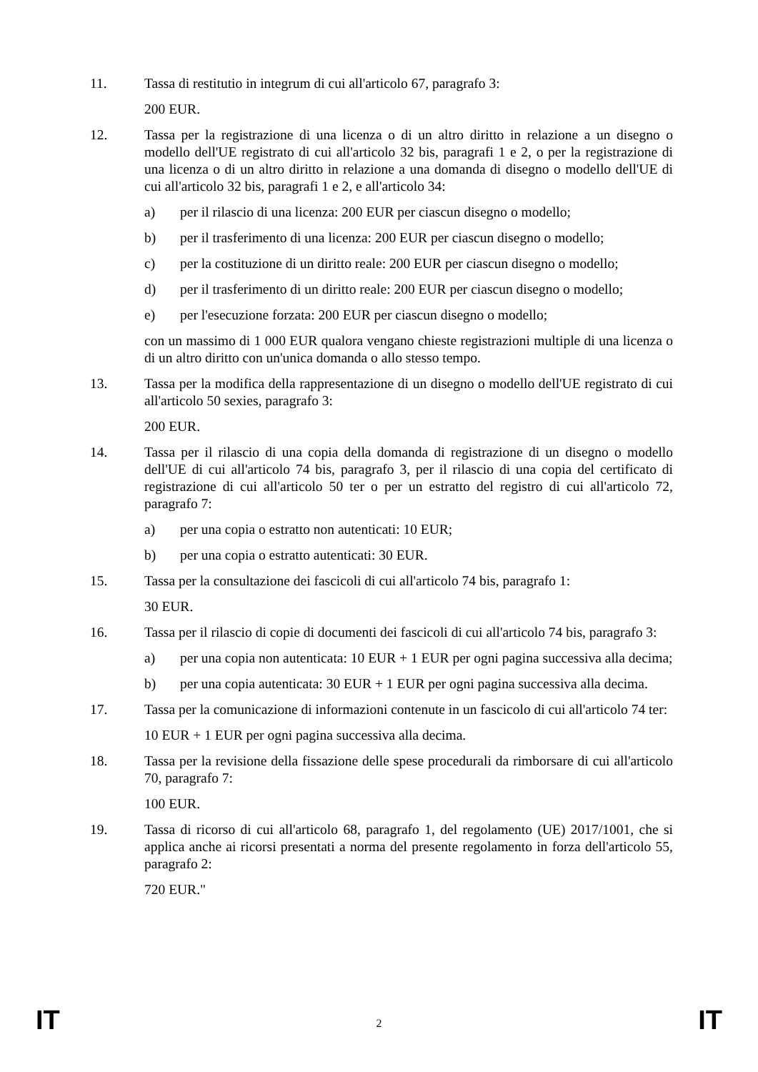11. Tassa di restitutio in integrum di cui all'articolo 67, paragrafo 3:
200 EUR.
12. Tassa per la registrazione di una licenza o di un altro diritto in relazione a un disegno o modello dell'UE registrato di cui all'articolo 32 bis, paragrafi 1 e 2, o per la registrazione di una licenza o di un altro diritto in relazione a una domanda di disegno o modello dell'UE di cui all'articolo 32 bis, paragrafi 1 e 2, e all'articolo 34:
a) per il rilascio di una licenza: 200 EUR per ciascun disegno o modello;
b) per il trasferimento di una licenza: 200 EUR per ciascun disegno o modello;
c) per la costituzione di un diritto reale: 200 EUR per ciascun disegno o modello;
d) per il trasferimento di un diritto reale: 200 EUR per ciascun disegno o modello;
e) per l'esecuzione forzata: 200 EUR per ciascun disegno o modello;
con un massimo di 1 000 EUR qualora vengano chieste registrazioni multiple di una licenza o di un altro diritto con un'unica domanda o allo stesso tempo.
13. Tassa per la modifica della rappresentazione di un disegno o modello dell'UE registrato di cui all'articolo 50 sexies, paragrafo 3:
200 EUR.
14. Tassa per il rilascio di una copia della domanda di registrazione di un disegno o modello dell'UE di cui all'articolo 74 bis, paragrafo 3, per il rilascio di una copia del certificato di registrazione di cui all'articolo 50 ter o per un estratto del registro di cui all'articolo 72, paragrafo 7:
a) per una copia o estratto non autenticati: 10 EUR;
b) per una copia o estratto autenticati: 30 EUR.
15. Tassa per la consultazione dei fascicoli di cui all'articolo 74 bis, paragrafo 1:
30 EUR.
16. Tassa per il rilascio di copie di documenti dei fascicoli di cui all'articolo 74 bis, paragrafo 3:
a) per una copia non autenticata: 10 EUR + 1 EUR per ogni pagina successiva alla decima;
b) per una copia autenticata: 30 EUR + 1 EUR per ogni pagina successiva alla decima.
17. Tassa per la comunicazione di informazioni contenute in un fascicolo di cui all'articolo 74 ter:
10 EUR + 1 EUR per ogni pagina successiva alla decima.
18. Tassa per la revisione della fissazione delle spese procedurali da rimborsare di cui all'articolo 70, paragrafo 7:
100 EUR.
19. Tassa di ricorso di cui all'articolo 68, paragrafo 1, del regolamento (UE) 2017/1001, che si applica anche ai ricorsi presentati a norma del presente regolamento in forza dell'articolo 55, paragrafo 2:
720 EUR."
IT 2 IT